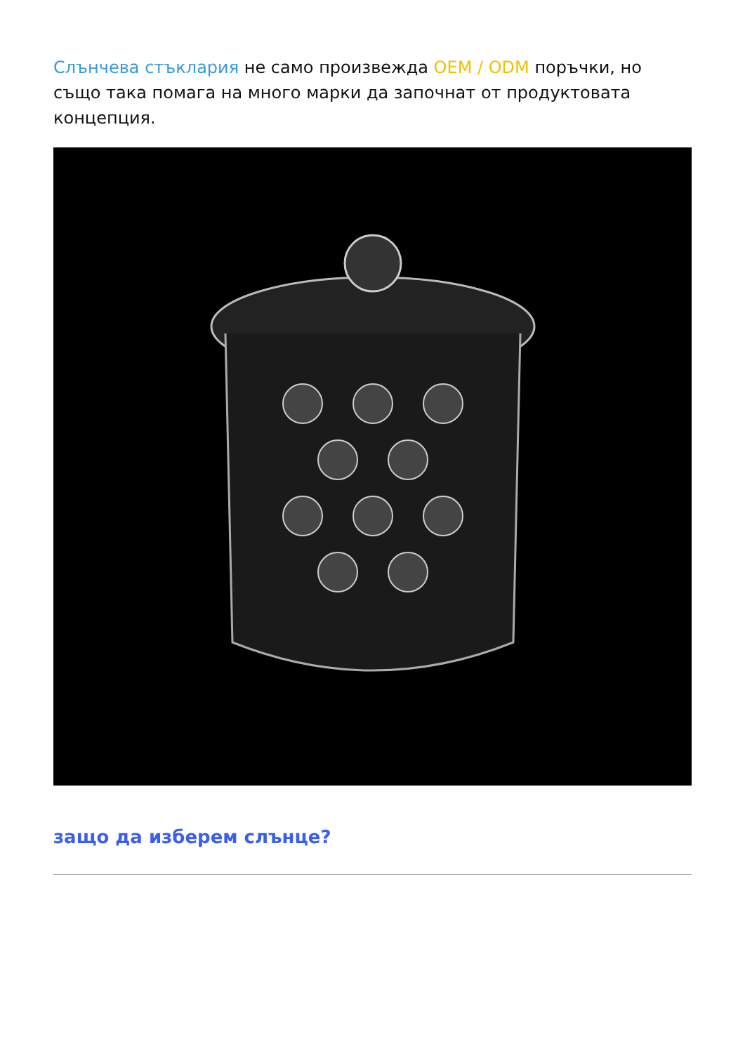Слънчева стъклария не само произвежда OEM / ODM поръчки, но също така помага на много марки да започнат от продуктовата концепция.
защо да изберем слънце?